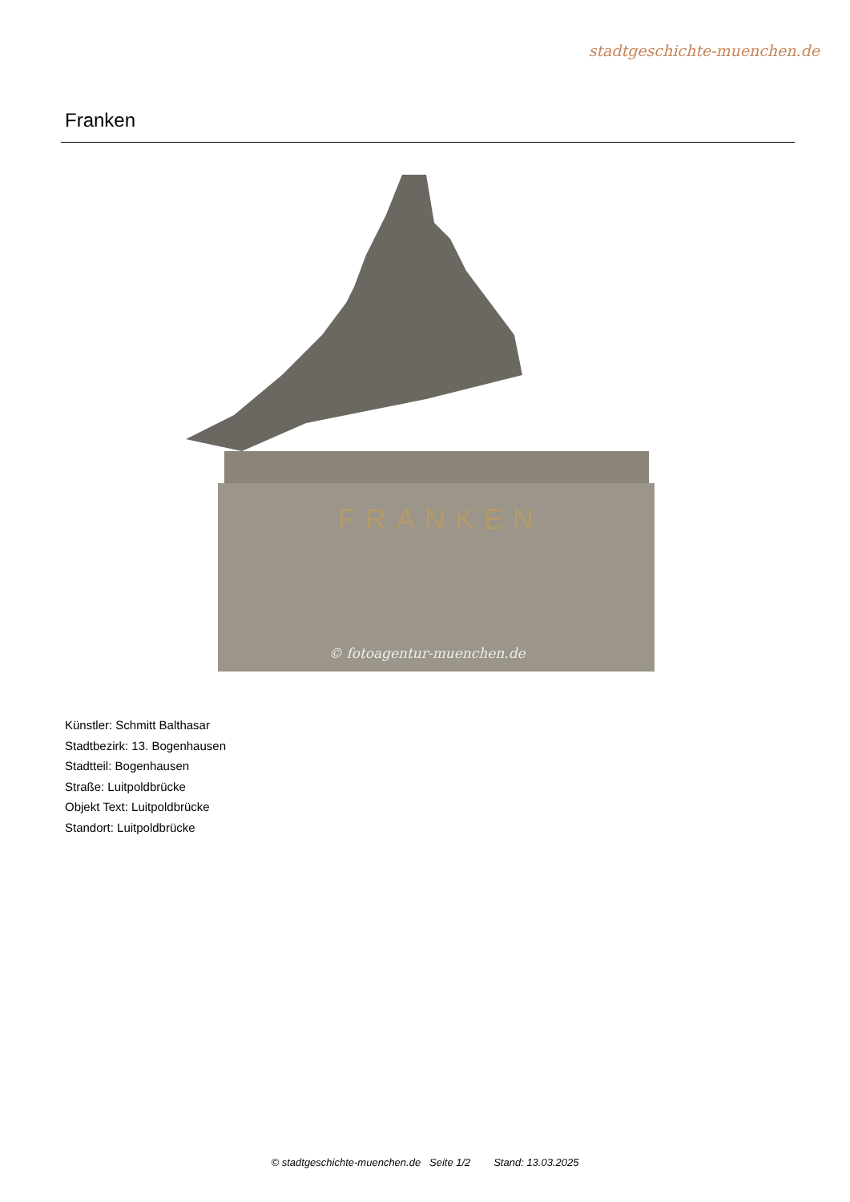stadtgeschichte-muenchen.de
Franken
FRANKEN
© fotoagentur-muenchen.de
Künstler: Schmitt Balthasar
Stadtbezirk: 13. Bogenhausen
Stadtteil: Bogenhausen
Straße: Luitpoldbrücke
Objekt Text: Luitpoldbrücke
Standort: Luitpoldbrücke
© stadtgeschichte-muenchen.de Seite 1/2 Stand: 13.03.2025